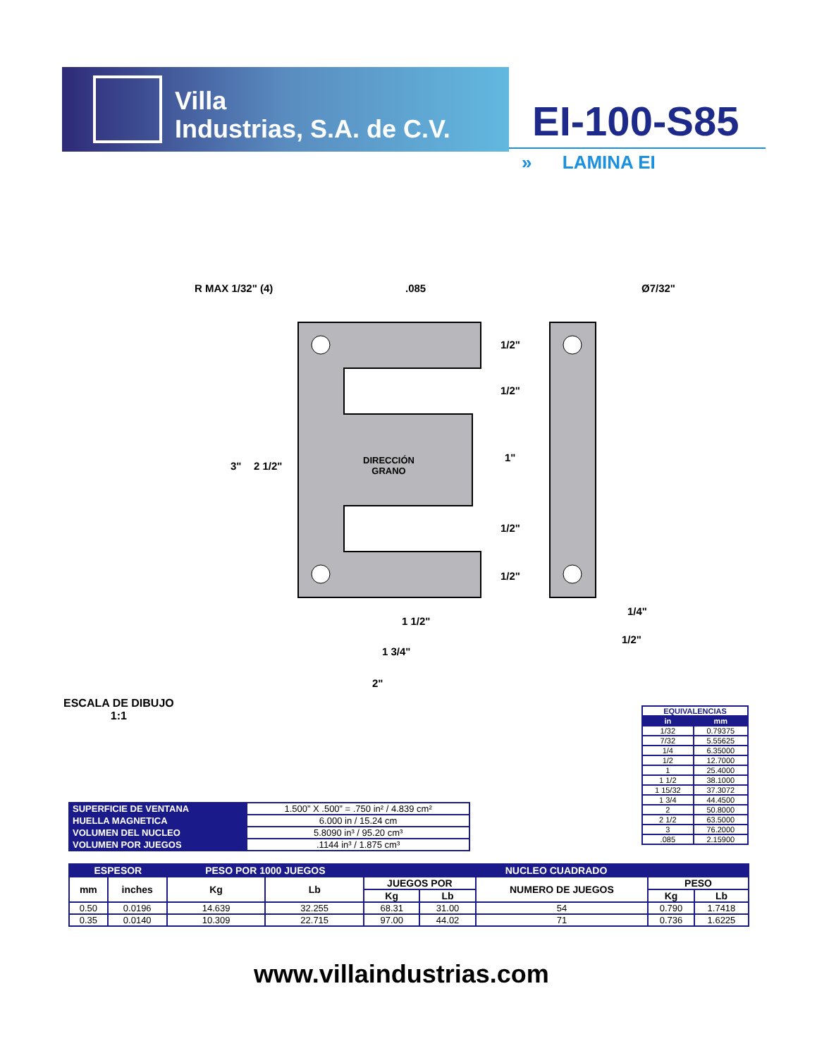Villa
Industrias, S.A. de C.V.
EI-100-S85
» LAMINA EI
R MAX 1/32" (4) .085 Ø7/32"
1/2"
1/2"
1"
1/2"
1/2"
3" 2 1/2"
DIRECCIÓN
GRANO
1/4"
1/2"
1 1/2"
1 3/4"
2"
ESCALA DE DIBUJO
1:1
| EQUIVALENCIAS | |
| --- | --- |
| in | mm |
| 1/32 | 0.79375 |
| 7/32 | 5.55625 |
| 1/4 | 6.35000 |
| 1/2 | 12.7000 |
| 1 | 25.4000 |
| 1 1/2 | 38.1000 |
| 1 15/32 | 37.3072 |
| 1 3/4 | 44.4500 |
| 2 | 50.8000 |
| 2 1/2 | 63.5000 |
| 3 | 76.2000 |
| .085 | 2.15900 |
| SUPERFICIE DE VENTANA | 1.500” X .500” = .750 in² / 4.839 cm² |
| HUELLA MAGNETICA | 6.000 in / 15.24 cm |
| VOLUMEN DEL NUCLEO | 5.8090 in³ / 95.20 cm³ |
| VOLUMEN POR JUEGOS | .1144 in³ / 1.875 cm³ |
| ESPESOR | | PESO POR 1000 JUEGOS | | NUCLEO CUADRADO | | | | |
| --- | --- | --- | --- | --- | --- | --- | --- | --- |
| mm | inches | Kg | Lb | JUEGOS POR | | NUMERO DE JUEGOS | PESO | |
| | | | | Kg | Lb | | Kg | Lb |
| 0.50 | 0.0196 | 14.639 | 32.255 | 68.31 | 31.00 | 54 | 0.790 | 1.7418 |
| 0.35 | 0.0140 | 10.309 | 22.715 | 97.00 | 44.02 | 71 | 0.736 | 1.6225 |
www.villaindustrias.com